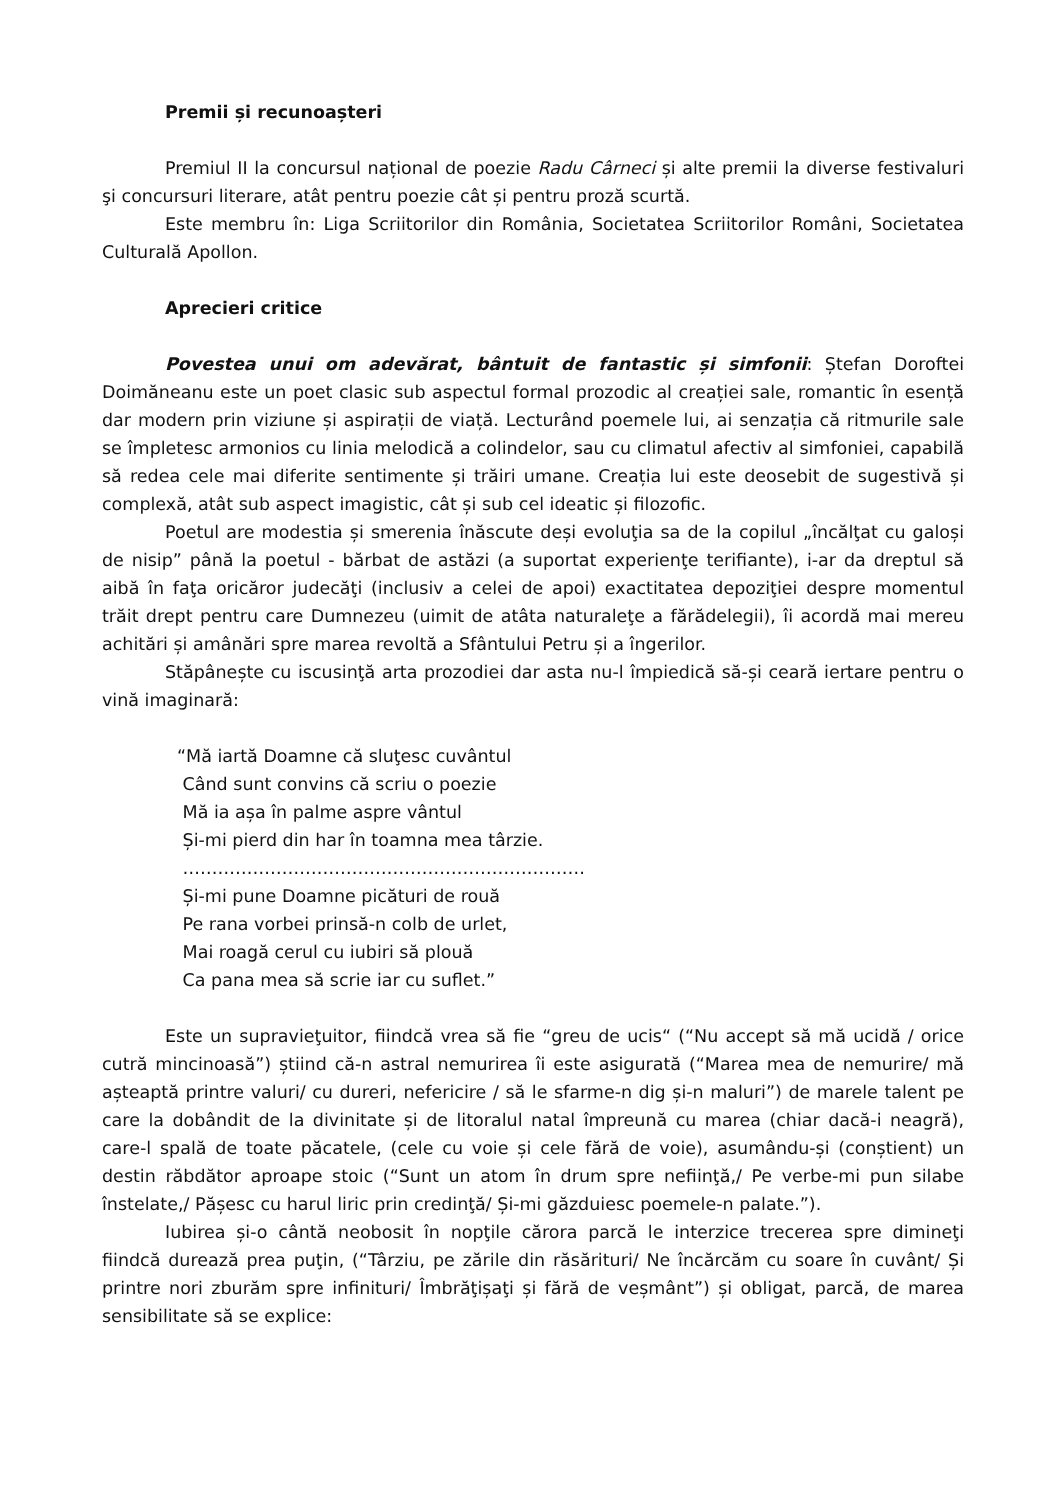Premii și recunoașteri
Premiul II la concursul național de poezie Radu Cârneci și alte premii la diverse festivaluri şi concursuri literare, atât pentru poezie cât și pentru proză scurtă.
Este membru în: Liga Scriitorilor din România, Societatea Scriitorilor Români, Societatea Culturală Apollon.
Aprecieri critice
Povestea unui om adevărat, bântuit de fantastic și simfonii: Ștefan Doroftei Doimăneanu este un poet clasic sub aspectul formal prozodic al creației sale, romantic în esență dar modern prin viziune și aspirații de viață. Lecturând poemele lui, ai senzația că ritmurile sale se împletesc armonios cu linia melodică a colindelor, sau cu climatul afectiv al simfoniei, capabilă să redea cele mai diferite sentimente și trăiri umane. Creația lui este deosebit de sugestivă și complexă, atât sub aspect imagistic, cât și sub cel ideatic și filozofic.
Poetul are modestia și smerenia înăscute deși evoluţia sa de la copilul „încălţat cu galoși de nisip” până la poetul - bărbat de astăzi (a suportat experienţe terifiante), i-ar da dreptul să aibă în faţa oricăror judecăţi (inclusiv a celei de apoi) exactitatea depoziţiei despre momentul trăit drept pentru care Dumnezeu (uimit de atâta naturaleţe a fărădelegii), îi acordă mai mereu achitări și amânări spre marea revoltă a Sfântului Petru și a îngerilor.
Stăpânește cu iscusinţă arta prozodiei dar asta nu-l împiedică să-și ceară iertare pentru o vină imaginară:
“Mă iartă Doamne că sluţesc cuvântul
Când sunt convins că scriu o poezie
Mă ia așa în palme aspre vântul
Și-mi pierd din har în toamna mea târzie.
……………………………………………………………
Și-mi pune Doamne picături de rouă
Pe rana vorbei prinsă-n colb de urlet,
Mai roagă cerul cu iubiri să plouă
Ca pana mea să scrie iar cu suflet.”
Este un supravieţuitor, fiindcă vrea să fie “greu de ucis“ (“Nu accept să mă ucidă / orice cutră mincinoasă”) știind că-n astral nemurirea îi este asigurată (“Marea mea de nemurire/ mă așteaptă printre valuri/ cu dureri, nefericire / să le sfarme-n dig și-n maluri”) de marele talent pe care la dobândit de la divinitate și de litoralul natal împreună cu marea (chiar dacă-i neagră), care-l spală de toate păcatele, (cele cu voie și cele fără de voie), asumându-și (conștient) un destin răbdător aproape stoic (“Sunt un atom în drum spre nefiinţă,/ Pe verbe-mi pun silabe înstelate,/ Pășesc cu harul liric prin credinţă/ Și-mi găzduiesc poemele-n palate.”).
Iubirea și-o cântă neobosit în nopţile cărora parcă le interzice trecerea spre dimineţi fiindcă durează prea puţin, (“Târziu, pe zările din răsărituri/ Ne încărcăm cu soare în cuvânt/ Și printre nori zburăm spre infinituri/ Îmbrăţișaţi și fără de veșmânt”) și obligat, parcă, de marea sensibilitate să se explice: